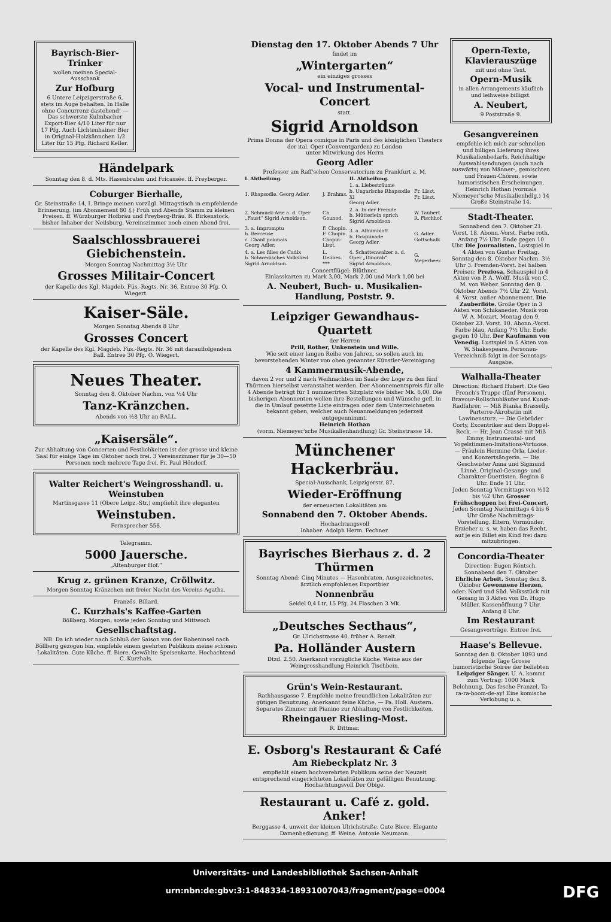Bayrisch-Bier-Trinker
wollen meinen Special-Ausschank
Zur Hofburg
6 Untere Leipzigerstraße 6, stets im Auge behalten. In Halle ohne Concurrenz dastehend! — Das schwerste Kulmbacher Export-Bier 4/10 Liter für nur 17 Pfg. Auch Lichtenhainer Bier in Original-Holzkännchen 1/2 Liter für 15 Pfg. Richard Keller.
Händelpark
Sonntag den 8. d. Mts. Hasenbraten und Fricassée. ff. Freyberger.
Coburger Bierhalle,
Gr. Steinstraße 14, I. Bringe meinen vorzügl. Mittagstisch in empfehlende Erinnerung. (im Abonnement 80 ₰.) Früh und Abends Stamm zu kleinen Preisen. ff. Würzburger Hofbräu und Freyberg-Bräu. R. Birkenstock, bisher Inhaber der Neilsburg. Vereinszimmer noch einen Abend frei.
Saalschlossbrauerei Giebichenstein.
Morgen Sonntag Nachmittag 3½ Uhr
Grosses Militair-Concert
der Kapelle des Kgl. Magdeb. Füs.-Regts. Nr. 36. Entree 30 Pfg. O. Wiegert.
Kaiser-Säle.
Morgen Sonntag Abends 8 Uhr
Grosses Concert
der Kapelle des Kgl. Magdeb. Füs.-Regts. Nr. 36 mit darauffolgendem Ball. Entree 30 Pfg. O. Wiegert.
Neues Theater.
Sonntag den 8. Oktober Nachm. von ½4 Uhr
Tanz-Kränzchen.
Abends von ½8 Uhr an BALL.
„Kaisersäle“.
Zur Abhaltung von Concerten und Festlichkeiten ist der grosse und kleine Saal für einige Tage im Oktober noch frei. 3 Vereinszimmer für je 30—50 Personen noch mehrere Tage frei. Fr. Paul Höndorf.
Walter Reichert's Weingrosshandl. u. Weinstuben
Martinsgasse 11 (Obere Leipz.-Str.) empfiehlt ihre eleganten
Weinstuben.
Fernsprecher 558.
Telegramm.
5000 Jauersche.
„Altenburger Hof.“
Krug z. grünen Kranze, Cröllwitz.
Morgen Sonntag Kränzchen mit freier Nacht des Vereins Agatha.
Französ. Billard.
C. Kurzhals's Kaffee-Garten
Böllberg. Morgen, sowie jeden Sonntag und Mittwoch
Gesellschaftstag.
NB. Da ich wieder nach Schluß der Saison von der Rabeninsel nach Böllberg gezogen bin, empfehle einem geehrten Publikum meine schönen Lokalitäten. Gute Küche. ff. Biere. Gewählte Speisenkarte. Hochachtend C. Kurzhals.
Dienstag den 17. Oktober Abends 7 Uhr
findet im
„Wintergarten“
ein einziges grosses
Vocal- und Instrumental-Concert
statt.
Sigrid Arnoldson
Prima Donna der Opera comique in Paris und des königlichen Theaters der ital. Oper (Conventgarden) zu London
unter Mitwirkung des Herrn
Georg Adler
Professor am Raff'schen Conservatorium zu Frankfurt a. M.
| I. Abtheilung. | | II. Abtheilung. | |
| --- | --- | --- | --- |
| 1. Rhapsodie. Georg Adler. | J. Brahms. | 1. a. Liebesträume b. Ungarische Rhapsodie XI Georg Adler. | Fr. Liszt. Fr. Liszt. |
| 2. Schmuck-Arie a. d. Oper „Faust“ Sigrid Arnoldson. | Ch. Gounod. | 2. a. In der Fremde b. Mütterlein sprich Sigrid Arnoldson. | W. Taubert. R. Fischhof. |
| 3. a. Impromptu b. Berceuse c. Chant polonais Georg Adler. | F. Chopin. F. Chopin. Chopin-Liszt. | 3. a. Albumblatt b. Pasquinade Georg Adler. | G. Adler. Gottschalk. |
| 4. a. Les filles de Cadix b. Schwedisches Volkslied Sigrid Arnoldson. | L. Delibes. *** | 4. Schattenwalzer a. d. Oper „Dinorah“ Sigrid Arnoldson. | G. Meyerbeer. |
Concertflügel: Blüthner.
Einlasskarten zu Mark 3,00, Mark 2,00 und Mark 1,00 bei
A. Neubert, Buch- u. Musikalien-Handlung, Poststr. 9.
Leipziger Gewandhaus-Quartett
der Herren
Prill, Rother, Unkenstein und Wille.
Wie seit einer langen Reihe von Jahren, so sollen auch im bevorstehenden Winter von oben genannter Künstler-Vereinigung
4 Kammermusik-Abende,
davon 2 vor und 2 nach Weihnachten im Saale der Loge zu den fünf Thürmen hierselbst veranstaltet werden. Der Abonnementspreis für alle 4 Abende beträgt für 1 nummerirten Sitzplatz wie bisher Mk. 6,00. Die bisherigen Abonnenten wollen ihre Bestellungen und Wünsche gefl. in die in Umlauf gesetzte Liste eintragen oder dem Unterzeichneten bekannt geben, welcher auch Neuanmeldungen jederzeit entgegennimmt.
Heinrich Hothan
(vorm. Niemeyer'sche Musikalienhandlung) Gr. Steinstrasse 14.
Münchener Hackerbräu.
Special-Ausschank, Leipzigerstr. 87.
Wieder-Eröffnung
der erneuerten Lokalitäten am
Sonnabend den 7. Oktober Abends.
Hochachtungsvoll
Inhaber: Adolph Herm. Fechner.
Bayrisches Bierhaus z. d. 2 Thürmen
Sonntag Abend: Cinq Minutes — Hasenbraten. Ausgezeichnetes, ärztlich empfohlenes Exportbier
Nonnenbräu
Seidel 0,4 Ltr. 15 Pfg. 24 Flaschen 3 Mk.
„Deutsches Secthaus“,
Gr. Ulrichstrasse 40, früher A. Renelt.
Pa. Holländer Austern
Dtzd. 2.50. Anerkannt vorzügliche Küche. Weine aus der Weingrosshandlung Heinrich Tischbein.
Grün's Wein-Restaurant.
Rathhausgasse 7. Empfehle meine freundlichen Lokalitäten zur gütigen Benutzung. Anerkannt feine Küche. — Pa. Holl. Austern. Separates Zimmer mit Pianino zur Abhaltung von Festlichkeiten.
Rheingauer Riesling-Most.
R. Dittmar.
E. Osborg's Restaurant & Café
Am Riebeckplatz Nr. 3
empfiehlt einem hochverehrten Publikum seine der Neuzeit entsprechend eingerichteten Lokalitäten zur gefälligen Benutzung. Hochachtungsvoll Der Obige.
Restaurant u. Café z. gold. Anker!
Berggasse 4, unweit der kleinen Ulrichstraße. Gute Biere. Elegante Damenbedienung. ff. Weine. Antonie Neumann.
Opern-Texte, Klavierauszüge
mit und ohne Text.
Opern-Musik
in allen Arrangements käuflich und leihweise billigst.
A. Neubert,
9 Poststraße 9.
Gesangvereinen
empfehle ich mich zur schnellen und billigen Lieferung ihres Musikalienbedarfs. Reichhaltige Auswahlsendungen (auch nach auswärts) von Männer-, gemischten und Frauen-Chören, sowie humoristischen Erscheinungen. Heinrich Hothan (vormals Niemeyer'sche Musikalienhdlg.) 14 Große Steinstraße 14.
Stadt-Theater.
Sonnabend den 7. Oktober 21. Vorst. 18. Abonn.-Vorst. Farbe roth. Anfang 7½ Uhr. Ende gegen 10 Uhr. Die Journalisten. Lustspiel in 4 Akten von Gustav Freitag. Sonntag den 8. Oktober Nachm. 3½ Uhr 3. Fremden-Vorst. bei halben Preisen: Preziosa. Schauspiel in 4 Akten von P. A. Wolff. Musik von C. M. von Weber. Sonntag den 8. Oktober Abends 7½ Uhr 22. Vorst. 4. Vorst. außer Abonnement. Die Zauberflöte. Große Oper in 3 Akten von Schikaneder. Musik von W. A. Mozart. Montag den 9. Oktober 23. Vorst. 10. Abonn.-Vorst. Farbe blau. Anfang 7½ Uhr. Ende gegen 10 Uhr. Der Kaufmann von Venedig. Lustspiel in 5 Akten von W. Shakespeare. Personen-Verzeichniß folgt in der Sonntags-Ausgabe.
Walhalla-Theater
Direction: Richard Hubert. Die Geo French's Truppe (fünf Personen), Bravour-Rollschuhläufer und Kunst-Radfahrer. — Miß Bianka Brasselly, Parterre-Akrobatin mit Lawinensturz. — Die Gebrüder Corty, Excentriker auf dem Doppel-Reck. — Hr. Jean Crassé mit Miß Emmy, Instrumental- und Vogelstimmen-Imitations-Virtuose. — Fräulein Hermine Orla, Lieder- und Konzertsängerin. — Die Geschwister Anna und Sigmund Linné, Original-Gesangs- und Charakter-Duettisten. Beginn 8 Uhr. Ende 11 Uhr.
Jeden Sonntag Vormittags von ½12 bis ½2 Uhr: Grosser Frühschoppen bei Frei-Concert. Jeden Sonntag Nachmittags 4 bis 6 Uhr Große Nachmittags-Vorstellung. Eltern, Vormünder, Erzieher u. s. w. haben das Recht, auf je ein Billet ein Kind frei dazu mitzubringen.
Concordia-Theater
Direction: Eugen Röntsch. Sonnabend den 7. Oktober Ehrliche Arbeit. Sonntag den 8. Oktober Gewonnene Herzen, oder: Nord und Süd. Volksstück mit Gesang in 3 Akten von Dr. Hugo Müller. Kassenöffnung 7 Uhr. Anfang 8 Uhr.
Im Restaurant
Gesangsvorträge. Entree frei.
Haase's Bellevue.
Sonntag den 8. Oktober 1893 und folgende Tage Grosse humoristische Soirée der beliebten Leipziger Sänger. U. A. kommt zum Vortrag: 1000 Mark Belohnung, Das fesche Franzel, Ta-ra-ra-boom-de-ay! Eine komische Verlobung u. a.
Universitäts- und Landesbibliothek Sachsen-Anhalt
urn:nbn:de:gbv:3:1-848334-18931007043/fragment/page=0004
DFG